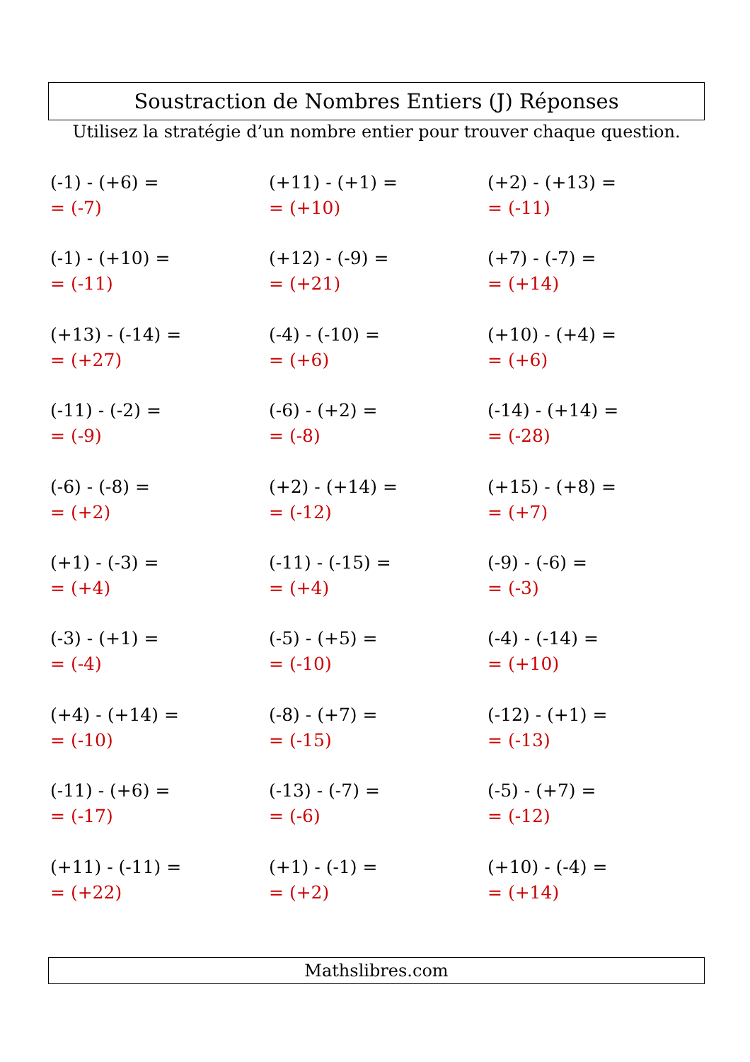Soustraction de Nombres Entiers (J) Réponses
Utilisez la stratégie d’un nombre entier pour trouver chaque question.
(-1) - (+6) =
= (-7)
(+11) - (+1) =
= (+10)
(+2) - (+13) =
= (-11)
(-1) - (+10) =
= (-11)
(+12) - (-9) =
= (+21)
(+7) - (-7) =
= (+14)
(+13) - (-14) =
= (+27)
(-4) - (-10) =
= (+6)
(+10) - (+4) =
= (+6)
(-11) - (-2) =
= (-9)
(-6) - (+2) =
= (-8)
(-14) - (+14) =
= (-28)
(-6) - (-8) =
= (+2)
(+2) - (+14) =
= (-12)
(+15) - (+8) =
= (+7)
(+1) - (-3) =
= (+4)
(-11) - (-15) =
= (+4)
(-9) - (-6) =
= (-3)
(-3) - (+1) =
= (-4)
(-5) - (+5) =
= (-10)
(-4) - (-14) =
= (+10)
(+4) - (+14) =
= (-10)
(-8) - (+7) =
= (-15)
(-12) - (+1) =
= (-13)
(-11) - (+6) =
= (-17)
(-13) - (-7) =
= (-6)
(-5) - (+7) =
= (-12)
(+11) - (-11) =
= (+22)
(+1) - (-1) =
= (+2)
(+10) - (-4) =
= (+14)
Mathslibres.com